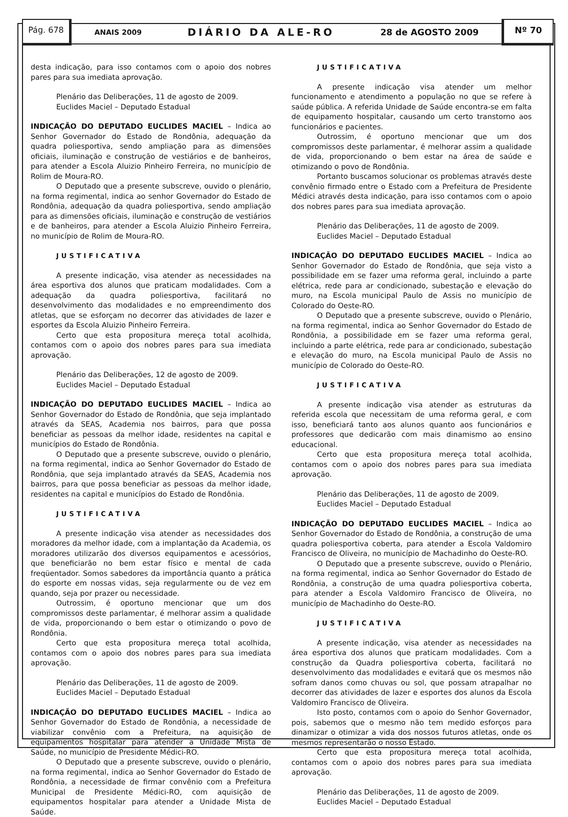Pág. 678
ANAIS 2009 DIÁRIO DA ALE-RO 28 de AGOSTO 2009
Nº 70
desta indicação, para isso contamos com o apoio dos nobres pares para sua imediata aprovação.
Plenário das Deliberações, 11 de agosto de 2009.
Euclides Maciel – Deputado Estadual
INDICAÇÃO DO DEPUTADO EUCLIDES MACIEL – Indica ao Senhor Governador do Estado de Rondônia, adequação da quadra poliesportiva, sendo ampliação para as dimensões oficiais, iluminação e construção de vestiários e de banheiros, para atender a Escola Aluizio Pinheiro Ferreira, no município de Rolim de Moura-RO.
O Deputado que a presente subscreve, ouvido o plenário, na forma regimental, indica ao senhor Governador do Estado de Rondônia, adequação da quadra poliesportiva, sendo ampliação para as dimensões oficiais, iluminação e construção de vestiários e de banheiros, para atender a Escola Aluizio Pinheiro Ferreira, no município de Rolim de Moura-RO.
JUSTIFICATIVA
A presente indicação, visa atender as necessidades na área esportiva dos alunos que praticam modalidades. Com a adequação da quadra poliesportiva, facilitará no desenvolvimento das modalidades e no empreendimento dos atletas, que se esforçam no decorrer das atividades de lazer e esportes da Escola Aluizio Pinheiro Ferreira.
Certo que esta propositura mereça total acolhida, contamos com o apoio dos nobres pares para sua imediata aprovação.
Plenário das Deliberações, 12 de agosto de 2009.
Euclides Maciel – Deputado Estadual
INDICAÇÃO DO DEPUTADO EUCLIDES MACIEL – Indica ao Senhor Governador do Estado de Rondônia, que seja implantado através da SEAS, Academia nos bairros, para que possa beneficiar as pessoas da melhor idade, residentes na capital e municípios do Estado de Rondônia.
O Deputado que a presente subscreve, ouvido o plenário, na forma regimental, indica ao Senhor Governador do Estado de Rondônia, que seja implantado através da SEAS, Academia nos bairros, para que possa beneficiar as pessoas da melhor idade, residentes na capital e municípios do Estado de Rondônia.
JUSTIFICATIVA
A presente indicação visa atender as necessidades dos moradores da melhor idade, com a implantação da Academia, os moradores utilizarão dos diversos equipamentos e acessórios, que beneficiarão no bem estar físico e mental de cada freqüentador. Somos sabedores da importância quanto a prática do esporte em nossas vidas, seja regularmente ou de vez em quando, seja por prazer ou necessidade.
Outrossim, é oportuno mencionar que um dos compromissos deste parlamentar, é melhorar assim a qualidade de vida, proporcionando o bem estar o otimizando o povo de Rondônia.
Certo que esta propositura mereça total acolhida, contamos com o apoio dos nobres pares para sua imediata aprovação.
Plenário das Deliberações, 11 de agosto de 2009.
Euclides Maciel – Deputado Estadual
INDICAÇÃO DO DEPUTADO EUCLIDES MACIEL – Indica ao Senhor Governador do Estado de Rondônia, a necessidade de viabilizar convênio com a Prefeitura, na aquisição de equipamentos hospitalar para atender a Unidade Mista de Saúde, no município de Presidente Médici-RO.
O Deputado que a presente subscreve, ouvido o plenário, na forma regimental, indica ao Senhor Governador do Estado de Rondônia, a necessidade de firmar convênio com a Prefeitura Municipal de Presidente Médici-RO, com aquisição de equipamentos hospitalar para atender a Unidade Mista de Saúde.
JUSTIFICATIVA
A presente indicação visa atender um melhor funcionamento e atendimento a população no que se refere à saúde pública. A referida Unidade de Saúde encontra-se em falta de equipamento hospitalar, causando um certo transtorno aos funcionários e pacientes.
Outrossim, é oportuno mencionar que um dos compromissos deste parlamentar, é melhorar assim a qualidade de vida, proporcionando o bem estar na área de saúde e otimizando o povo de Rondônia.
Portanto buscamos solucionar os problemas através deste convênio firmado entre o Estado com a Prefeitura de Presidente Médici através desta indicação, para isso contamos com o apoio dos nobres pares para sua imediata aprovação.
Plenário das Deliberações, 11 de agosto de 2009.
Euclides Maciel – Deputado Estadual
INDICAÇÃO DO DEPUTADO EUCLIDES MACIEL – Indica ao Senhor Governador do Estado de Rondônia, que seja visto a possibilidade em se fazer uma reforma geral, incluindo a parte elétrica, rede para ar condicionado, subestação e elevação do muro, na Escola municipal Paulo de Assis no município de Colorado do Oeste-RO.
O Deputado que a presente subscreve, ouvido o Plenário, na forma regimental, indica ao Senhor Governador do Estado de Rondônia, a possibilidade em se fazer uma reforma geral, incluindo a parte elétrica, rede para ar condicionado, subestação e elevação do muro, na Escola municipal Paulo de Assis no município de Colorado do Oeste-RO.
JUSTIFICATIVA
A presente indicação visa atender as estruturas da referida escola que necessitam de uma reforma geral, e com isso, beneficiará tanto aos alunos quanto aos funcionários e professores que dedicarão com mais dinamismo ao ensino educacional.
Certo que esta propositura mereça total acolhida, contamos com o apoio dos nobres pares para sua imediata aprovação.
Plenário das Deliberações, 11 de agosto de 2009.
Euclides Maciel – Deputado Estadual
INDICAÇÃO DO DEPUTADO EUCLIDES MACIEL – Indica ao Senhor Governador do Estado de Rondônia, a construção de uma quadra poliesportiva coberta, para atender a Escola Valdomiro Francisco de Oliveira, no município de Machadinho do Oeste-RO.
O Deputado que a presente subscreve, ouvido o Plenário, na forma regimental, indica ao Senhor Governador do Estado de Rondônia, a construção de uma quadra poliesportiva coberta, para atender a Escola Valdomiro Francisco de Oliveira, no município de Machadinho do Oeste-RO.
JUSTIFICATIVA
A presente indicação, visa atender as necessidades na área esportiva dos alunos que praticam modalidades. Com a construção da Quadra poliesportiva coberta, facilitará no desenvolvimento das modalidades e evitará que os mesmos não sofram danos como chuvas ou sol, que possam atrapalhar no decorrer das atividades de lazer e esportes dos alunos da Escola Valdomiro Francisco de Oliveira.
Isto posto, contamos com o apoio do Senhor Governador, pois, sabemos que o mesmo não tem medido esforços para dinamizar o otimizar a vida dos nossos futuros atletas, onde os mesmos representarão o nosso Estado.
Certo que esta propositura mereça total acolhida, contamos com o apoio dos nobres pares para sua imediata aprovação.
Plenário das Deliberações, 11 de agosto de 2009.
Euclides Maciel – Deputado Estadual